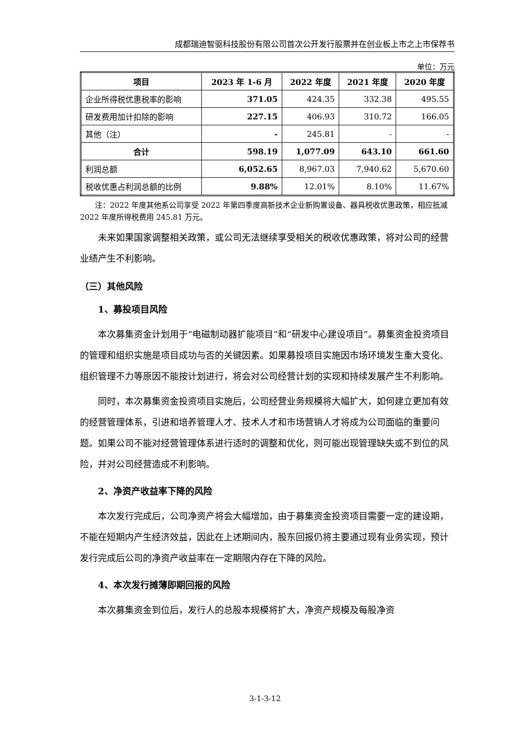成都瑞迪智驱科技股份有限公司首次公开发行股票并在创业板上市之上市保荐书
单位：万元
| 项目 | 2023 年 1-6 月 | 2022 年度 | 2021 年度 | 2020 年度 |
| --- | --- | --- | --- | --- |
| 企业所得税优惠税率的影响 | 371.05 | 424.35 | 332.38 | 495.55 |
| 研发费用加计扣除的影响 | 227.15 | 406.93 | 310.72 | 166.05 |
| 其他（注） | - | 245.81 | - | - |
| 合计 | 598.19 | 1,077.09 | 643.10 | 661.60 |
| 利润总额 | 6,052.65 | 8,967.03 | 7,940.62 | 5,670.60 |
| 税收优惠占利润总额的比例 | 9.88% | 12.01% | 8.10% | 11.67% |
注：2022 年度其他系公司享受 2022 年第四季度高新技术企业新购置设备、器具税收优惠政策，相应抵减 2022 年度所得税费用 245.81 万元。
未来如果国家调整相关政策，或公司无法继续享受相关的税收优惠政策，将对公司的经营业绩产生不利影响。
（三）其他风险
1、募投项目风险
本次募集资金计划用于“电磁制动器扩能项目”和“研发中心建设项目”。募集资金投资项目的管理和组织实施是项目成功与否的关键因素。如果募投项目实施因市场环境发生重大变化、组织管理不力等原因不能按计划进行，将会对公司经营计划的实现和持续发展产生不利影响。
同时，本次募集资金投资项目实施后，公司经营业务规模将大幅扩大，如何建立更加有效的经营管理体系，引进和培养管理人才、技术人才和市场营销人才将成为公司面临的重要问题。如果公司不能对经营管理体系进行适时的调整和优化，则可能出现管理缺失或不到位的风险，并对公司经营造成不利影响。
2、净资产收益率下降的风险
本次发行完成后，公司净资产将会大幅增加，由于募集资金投资项目需要一定的建设期，不能在短期内产生经济效益，因此在上述期间内，股东回报仍将主要通过现有业务实现，预计发行完成后公司的净资产收益率在一定期限内存在下降的风险。
4、本次发行摊薄即期回报的风险
本次募集资金到位后，发行人的总股本规模将扩大，净资产规模及每股净资
3-1-3-12